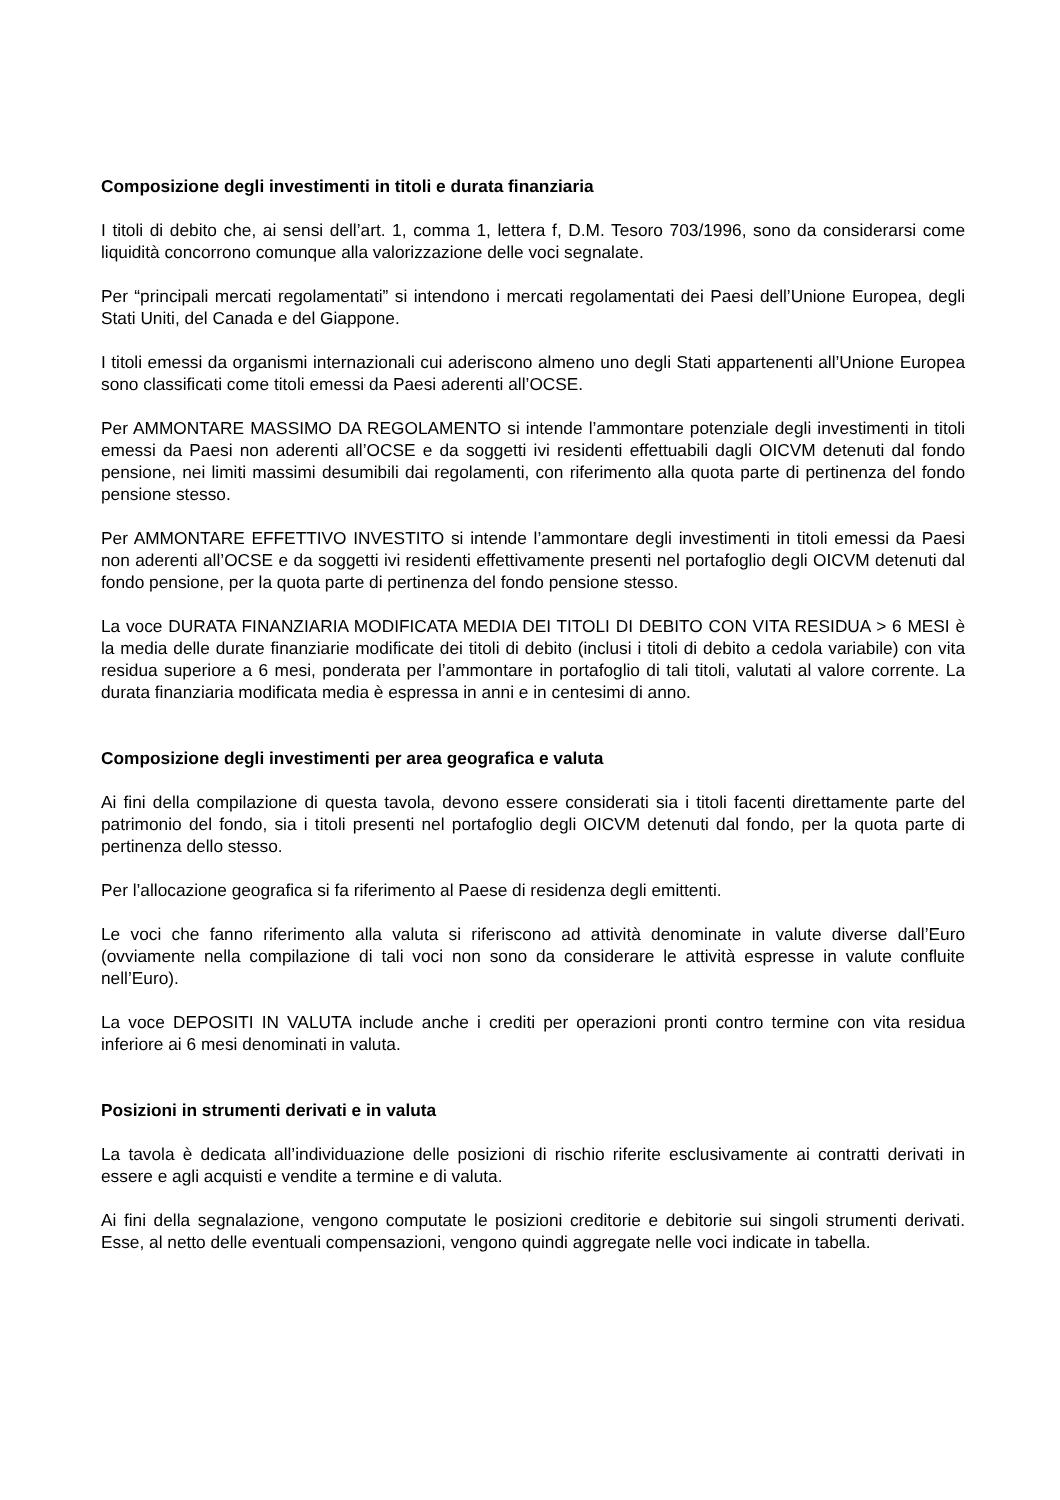Composizione degli investimenti in titoli e durata finanziaria
I titoli di debito che, ai sensi dell’art. 1, comma 1, lettera f, D.M. Tesoro 703/1996, sono da considerarsi come liquidità concorrono comunque alla valorizzazione delle voci segnalate.
Per “principali mercati regolamentati” si intendono i mercati regolamentati dei Paesi dell’Unione Europea, degli Stati Uniti, del Canada e del Giappone.
I titoli emessi da organismi internazionali cui aderiscono almeno uno degli Stati appartenenti all’Unione Europea sono classificati come titoli emessi da Paesi aderenti all’OCSE.
Per AMMONTARE MASSIMO DA REGOLAMENTO si intende l’ammontare potenziale degli investimenti in titoli emessi da Paesi non aderenti all’OCSE e da soggetti ivi residenti effettuabili dagli OICVM detenuti dal fondo pensione, nei limiti massimi desumibili dai regolamenti, con riferimento alla quota parte di pertinenza del fondo pensione stesso.
Per AMMONTARE EFFETTIVO INVESTITO si intende l’ammontare degli investimenti in titoli emessi da Paesi non aderenti all’OCSE e da soggetti ivi residenti effettivamente presenti nel portafoglio degli OICVM detenuti dal fondo pensione, per la quota parte di pertinenza del fondo pensione stesso.
La voce DURATA FINANZIARIA MODIFICATA MEDIA DEI TITOLI DI DEBITO CON VITA RESIDUA > 6 MESI è la media delle durate finanziarie modificate dei titoli di debito (inclusi i titoli di debito a cedola variabile) con vita residua superiore a 6 mesi, ponderata per l’ammontare in portafoglio di tali titoli, valutati al valore corrente. La durata finanziaria modificata media è espressa in anni e in centesimi di anno.
Composizione degli investimenti per area geografica e valuta
Ai fini della compilazione di questa tavola, devono essere considerati sia i titoli facenti direttamente parte del patrimonio del fondo, sia i titoli presenti nel portafoglio degli OICVM detenuti dal fondo, per la quota parte di pertinenza dello stesso.
Per l’allocazione geografica si fa riferimento al Paese di residenza degli emittenti.
Le voci che fanno riferimento alla valuta si riferiscono ad attività denominate in valute diverse dall’Euro (ovviamente nella compilazione di tali voci non sono da considerare le attività espresse in valute confluite nell’Euro).
La voce DEPOSITI IN VALUTA include anche i crediti per operazioni pronti contro termine con vita residua inferiore ai 6 mesi denominati in valuta.
Posizioni in strumenti derivati e in valuta
La tavola è dedicata all’individuazione delle posizioni di rischio riferite esclusivamente ai contratti derivati in essere e agli acquisti e vendite a termine e di valuta.
Ai fini della segnalazione, vengono computate le posizioni creditorie e debitorie sui singoli strumenti derivati. Esse, al netto delle eventuali compensazioni, vengono quindi aggregate nelle voci indicate in tabella.